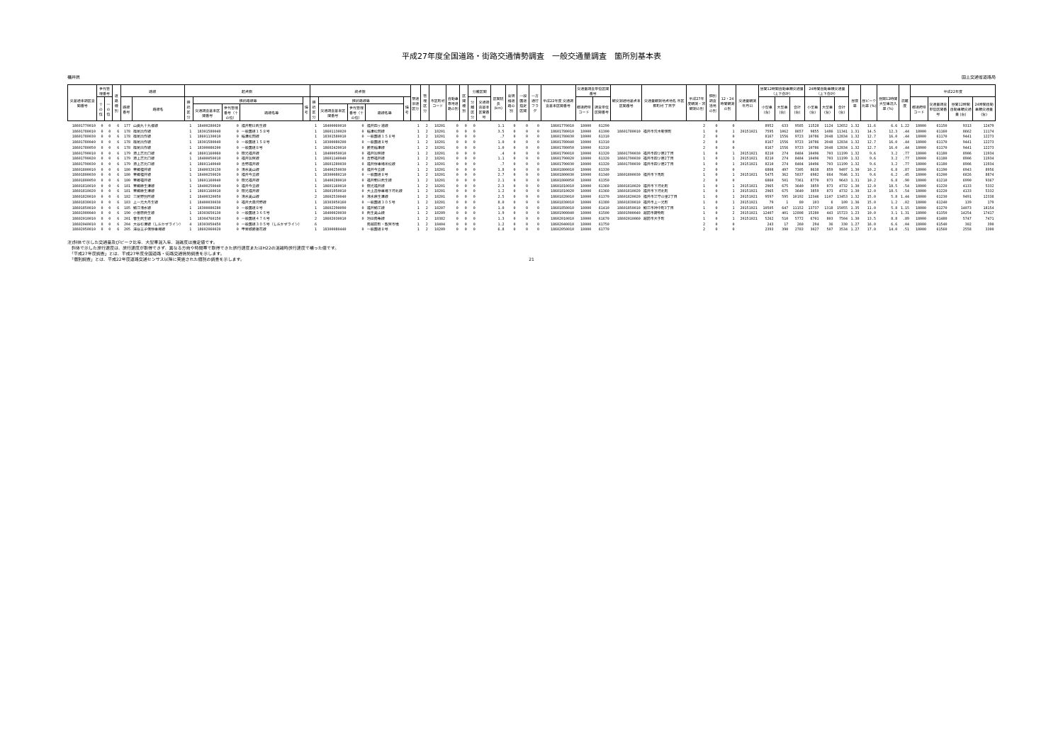平成27年度全国道路・街路交通情勢調査　一般交通量調査　箇所別基本表
福井県 国土交通省道路局
| 交基通本調区査間番号 | 世代管理番号 | | 道路種別 | 路線 | | 起点側 | | | | | 終点側 | | | | | 現道旧道区分 | 管理区分 | 市区町村コード | 自動車専用道路の別 | 区間種別 | 分離区間 | | 区間延長 (km) | 高規格道路の別 | 一般国道指定区間 | 一方通行フラグ | 平成22年度 交通調査基本区間番号 | 交通量調査単位区間番号 | | 観交測通地基点本区間番号 | 交通量観測地点地名 市区 郡町村 丁目字 | 平成27年度観測・非観測の別 | 個別調査活用の別 | 12・24時間観測の別 | 交通量観測年月日 | 昼間12時間自動車類交通量（上下合計） | | | 24時間自動車類交通量（上下合計） | | | 昼夜率 | 昼ピーク比率 (%) | 昼間12時間大型車混入率 (%) | 混雑度 | 平成22年度 | | | |
| --- | --- | --- | --- | --- | --- | --- | --- | --- | --- | --- | --- | --- | --- | --- | --- | --- | --- | --- | --- | --- | --- | --- | --- | --- | --- | --- | --- | --- | --- | --- | --- | --- | --- | --- | --- | --- | --- | --- | --- | --- | --- | --- | --- | --- | --- | --- | --- | --- | --- |
| | 十の位 | 一の位 | | 路線番号 | 路線名 | 接続区分 | 接続路線等 | | | 備考 | 接続区分 | 接続路線等 | | | 備考 | | | | | | 分離区分 | 交通調査基本区間番号 | | | | | | 都道府県コード | 調査単位区間番号 | | | | | | | 小型車 (台) | 大型車 (台) | 合計 (台) | 小型車 (台) | 大型車 (台) | 合計 (台) | | | | | 都道府県コード | 交通量調査単位区間番号 | 昼間12時間自動車類交通量 (台) | 24時間自動車類交通量 (台) |
| | | | | | | | 交通調査基本区間番号 | 世代管理番号（十の位） | 路線名等 | | | 交通調査基本区間番号 | 世代管理番号（十の位） | 路線名等 | | | | | | | | | | | | | | | | | | | | | | | | | | | | | | | | | | | |
| 18601770010 | 0 | 0 | 6 | 177 | 山奥九十九橋線 | 1 | 18400280020 | 0 | 福井朝日武生線 | | 1 | 18400060010 | 0 | 福井四ヶ浦線 | | 1 | 2 | 18201 | 0 | 0 | 0 | | 1.1 | 0 | 0 | 0 | 18601770010 | 18000 | 61290 | | | 2 | 0 | 0 | | 8952 | 633 | 9585 | 11528 | 1124 | 12652 | 1.32 | 11.6 | 6.6 | 1.22 | 18000 | 61150 | 9313 | 12479 |
| 18601780010 | 0 | 0 | 6 | 178 | 篠尾出作線 | 1 | 18301580040 | 0 | 一般国道１５８号 | | 1 | 18601130020 | 0 | 稲津松岡線 | | 1 | 2 | 18201 | 0 | 0 | 0 | | 3.5 | 0 | 0 | 0 | 18601780010 | 18000 | 61300 | 18601780010 | 福井市荒木新保町 | 1 | 0 | 1 | 20151021 | 7595 | 1062 | 8657 | 9855 | 1486 | 11341 | 1.31 | 14.5 | 12.3 | .44 | 18000 | 61160 | 8662 | 11174 |
| 18601780030 | 0 | 0 | 6 | 178 | 篠尾出作線 | 1 | 18601130010 | 0 | 稲津松岡線 | | 1 | 18301580010 | 0 | 一般国道１５８号 | | 1 | 2 | 18201 | 0 | 0 | 0 | | .7 | 0 | 0 | 0 | 18601780030 | 18000 | 61310 | | | 2 | 0 | 0 | | 8167 | 1556 | 9723 | 10786 | 2048 | 12834 | 1.32 | 12.7 | 16.0 | .44 | 18000 | 61170 | 9441 | 12273 |
| 18601780040 | 0 | 0 | 6 | 178 | 篠尾出作線 | 1 | 18301580040 | 0 | 一般国道１５８号 | | 1 | 18300080200 | 0 | 一般国道８号 | | 1 | 2 | 18201 | 0 | 0 | 0 | | 1.0 | 0 | 0 | 0 | 18601780040 | 18000 | 61310 | | | 2 | 0 | 0 | | 8167 | 1556 | 9723 | 10786 | 2048 | 12834 | 1.32 | 12.7 | 16.0 | .44 | 18000 | 61170 | 9441 | 12273 |
| 18601780050 | 0 | 0 | 6 | 178 | 篠尾出作線 | 1 | 18300080200 | 0 | 一般国道８号 | | 1 | 18602420010 | 0 | 勝見稲津線 | | 1 | 2 | 18201 | 0 | 0 | 0 | | 1.0 | 0 | 0 | 0 | 18601780050 | 18000 | 61310 | | | 2 | 0 | 0 | | 8167 | 1556 | 9723 | 10786 | 2048 | 12834 | 1.32 | 12.7 | 16.0 | .44 | 18000 | 61170 | 9441 | 12273 |
| 18601790010 | 0 | 0 | 6 | 179 | 源上志比口線 | 4 | 18601160060 | 0 | 徳光福井線 | | 1 | 18400050010 | 0 | 福井加賀線 | | 1 | 2 | 18201 | 0 | 0 | 0 | | .4 | 0 | 0 | 0 | 18601790010 | 18000 | 61320 | 18601790030 | 福井市四ツ居2丁目 | 1 | 0 | 1 | 20151021 | 8210 | 274 | 8484 | 10496 | 703 | 11199 | 1.32 | 9.6 | 3.2 | .77 | 18000 | 61180 | 8906 | 11934 |
| 18601790020 | 0 | 0 | 6 | 179 | 源上志比口線 | 1 | 18400050010 | 0 | 福井加賀線 | | 1 | 18601140040 | 0 | 吉野福井線 | | 1 | 2 | 18201 | 0 | 0 | 0 | | 1.1 | 0 | 0 | 0 | 18601790020 | 18000 | 61320 | 18601790030 | 福井市四ツ居2丁目 | 1 | 0 | 1 | 20151021 | 8210 | 274 | 8484 | 10496 | 703 | 11199 | 1.32 | 9.6 | 3.2 | .77 | 18000 | 61180 | 8906 | 11934 |
| 18601790030 | 0 | 0 | 6 | 179 | 源上志比口線 | 1 | 18601140040 | 0 | 吉野福井線 | | 1 | 18601280030 | 0 | 福井停車場米松線 | | 1 | 2 | 18201 | 0 | 0 | 0 | | .7 | 0 | 0 | 0 | 18601790030 | 18000 | 61320 | 18601790030 | 福井市四ツ居2丁目 | 1 | 0 | 1 | 20151021 | 8210 | 274 | 8484 | 10496 | 703 | 11199 | 1.32 | 9.6 | 3.2 | .77 | 18000 | 61180 | 8906 | 11934 |
| 18601800010 | 0 | 0 | 6 | 180 | 東郷福井線 | 1 | 18400320130 | 0 | 清水美山線 | | 1 | 18400250030 | 0 | 福井今立線 | | 1 | 2 | 18201 | 0 | 0 | 0 | | 1.8 | 0 | 0 | 0 | 18601800010 | 18000 | 61330 | | | 2 | 0 | 0 | | 6808 | 497 | 7305 | 8638 | 859 | 9497 | 1.30 | 10.2 | 6.8 | .87 | 18000 | 61190 | 6943 | 8956 |
| 18601800030 | 0 | 0 | 6 | 180 | 東郷福井線 | 1 | 18400250020 | 0 | 福井今立線 | | 1 | 18300080210 | 0 | 一般国道８号 | | 1 | 2 | 18201 | 0 | 0 | 0 | | 2.7 | 0 | 0 | 0 | 18601800030 | 18000 | 61340 | 18601800030 | 福井市下馬町 | 1 | 0 | 1 | 20151021 | 5475 | 362 | 5837 | 6982 | 664 | 7646 | 1.31 | 9.6 | 6.2 | .45 | 18000 | 61200 | 6826 | 8874 |
| 18601800050 | 0 | 0 | 6 | 180 | 東郷福井線 | 1 | 18601160040 | 0 | 徳光福井線 | | 1 | 18400280010 | 0 | 福井朝日武生線 | | 1 | 2 | 18201 | 0 | 0 | 0 | | 2.1 | 0 | 0 | 0 | 18601800050 | 18000 | 61350 | | | 2 | 0 | 0 | | 6860 | 501 | 7361 | 8770 | 873 | 9643 | 1.31 | 10.2 | 6.8 | .90 | 18000 | 61210 | 6990 | 9367 |
| 18601810010 | 0 | 0 | 6 | 181 | 東郷麻生津線 | 1 | 18400250040 | 0 | 福井今立線 | | 1 | 18601160010 | 0 | 徳光福井線 | | 1 | 2 | 18201 | 0 | 0 | 0 | | 2.3 | 0 | 0 | 0 | 18601810010 | 18000 | 61360 | 18601810020 | 福井市下河北町 | 1 | 0 | 1 | 20151021 | 2965 | 675 | 3640 | 3859 | 873 | 4732 | 1.30 | 12.0 | 18.5 | .54 | 18000 | 61220 | 4133 | 5332 |
| 18601810020 | 0 | 0 | 6 | 181 | 東郷麻生津線 | 1 | 18601160010 | 0 | 徳光福井線 | | 1 | 18601950010 | 0 | 大土呂停車場下河北線 | | 1 | 2 | 18201 | 0 | 0 | 0 | | 1.2 | 0 | 0 | 0 | 18601810020 | 18000 | 61360 | 18601810020 | 福井市下河北町 | 1 | 0 | 1 | 20151021 | 2965 | 675 | 3640 | 3859 | 873 | 4732 | 1.30 | 12.0 | 18.5 | .54 | 18000 | 61220 | 4133 | 5332 |
| 18601820010 | 0 | 0 | 6 | 182 | 三尾野別所線 | 1 | 18400320050 | 0 | 清水美山線 | | 2 | 18602530040 | 0 | 清水麻生津線 | | 1 | 2 | 18201 | 0 | 0 | 0 | | 2.5 | 0 | 0 | 0 | 18601820010 | 18000 | 61370 | 18601820020 | 福井市江守の里2丁目 | 1 | 0 | 1 | 20151021 | 9597 | 595 | 10192 | 12346 | 1107 | 13453 | 1.32 | 15.0 | 5.8 | 1.44 | 18000 | 61230 | 9491 | 12338 |
| 18601830010 | 0 | 0 | 6 | 183 | 上一光大丹生線 | 1 | 18400030030 | 0 | 福井大森河野線 | | 1 | 18303050160 | 0 | 一般国道３０５号 | | 1 | 2 | 18201 | 0 | 0 | 0 | | 8.0 | 0 | 0 | 0 | 18601830010 | 18000 | 61380 | 18601830010 | 福井市上一光町 | 1 | 0 | 1 | 20151021 | 79 | 1 | 80 | 103 | 6 | 109 | 1.36 | 15.0 | 1.2 | .02 | 18000 | 61240 | 139 | 179 |
| 18601850010 | 0 | 0 | 6 | 185 | 鯖江清水線 | 1 | 18300080280 | 0 | 一般国道８号 | | 1 | 18602290090 | 0 | 福井鯖江線 | | 1 | 2 | 18207 | 0 | 0 | 0 | | 1.0 | 0 | 0 | 0 | 18601850010 | 18000 | 61410 | 18601850010 | 鯖江市神中町3丁目 | 1 | 0 | 1 | 20151021 | 10505 | 647 | 11152 | 13737 | 1318 | 15055 | 1.35 | 11.0 | 5.8 | 1.15 | 18000 | 61270 | 14073 | 18154 |
| 18601900040 | 0 | 0 | 6 | 190 | 小曽原武生線 | 1 | 18303650130 | 0 | 一般国道３６５号 | | 1 | 18400020030 | 0 | 武生美山線 | | 1 | 2 | 18209 | 0 | 0 | 0 | | 1.9 | 0 | 0 | 0 | 18601900040 | 18000 | 61500 | 18601900040 | 越前市鋳物町 | 1 | 0 | 2 | 20151021 | 12407 | 401 | 12808 | 15280 | 443 | 15723 | 1.23 | 10.0 | 3.1 | 1.31 | 18000 | 61350 | 14254 | 17417 |
| 18602010010 | 0 | 0 | 6 | 201 | 菅生武生線 | 1 | 18304760150 | 0 | 一般国道４７６号 | | 2 | 18602030010 | 0 | 池田南条線 | | 1 | 2 | 18382 | 0 | 0 | 0 | | 1.3 | 0 | 0 | 0 | 18602010010 | 18000 | 61670 | 18602010060 | 越前市大手町 | 1 | 0 | 1 | 20151021 | 5262 | 510 | 5772 | 6701 | 803 | 7504 | 1.30 | 13.5 | 8.8 | .89 | 18000 | 61480 | 5747 | 7471 |
| 18602040010 | 0 | 0 | 6 | 204 | 大谷杉津線（しおかぜライン） | 4 | 18303050450 | 0 | 一般国道３０５号（しおかぜライン） | | 6 | | | 南越前町・敦賀市境 | | 1 | 2 | 18404 | 0 | 0 | 0 | | 1.2 | 0 | 0 | 0 | 18602040010 | 18000 | 61750 | | | 2 | 0 | 0 | | 243 | 17 | 260 | 294 | 36 | 330 | 1.27 | 16.0 | 6.6 | .04 | 18000 | 61540 | 302 | 390 |
| 18602050010 | 0 | 0 | 6 | 205 | 湯谷王子保停車場線 | 1 | 18602060020 | 0 | 甲楽城勝蓮花線 | | 1 | 18300080440 | 0 | 一般国道８号 | | 1 | 2 | 18209 | 0 | 0 | 0 | | 6.8 | 0 | 0 | 0 | 18602050010 | 18000 | 61770 | | | 2 | 0 | 0 | | 2393 | 390 | 2783 | 3027 | 507 | 3534 | 1.27 | 17.0 | 14.0 | .51 | 18000 | 61560 | 2558 | 3300 |
注)斜体で示した交通量及びピーク比率、大型車混入率、混雑度は推定値です。
　斜体で示した旅行速度は、旅行速度が取得できず、異なる方向や時間帯で取得できた旅行速度またはH22の混雑時旅行速度で補った値です。
　「平成27年度調査」とは、平成27年度全国道路・街路交通情勢調査を示します。
　「個別調査」とは、平成22年度道路交通センサス以降に実施された個別の調査を示します。
21